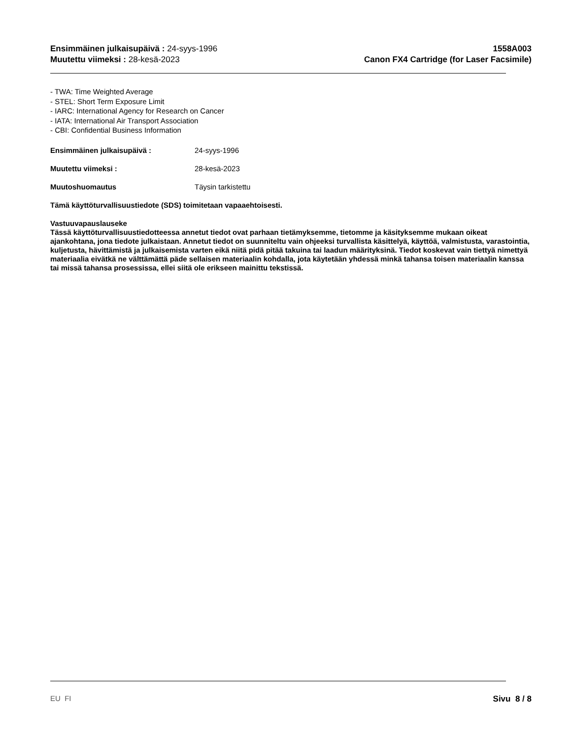Ensimmäinen julkaisupäivä : 24-syys-1996
Muutettu viimeksi : 28-kesä-2023
1558A003
Canon FX4 Cartridge (for Laser Facsimile)
- TWA: Time Weighted Average
- STEL: Short Term Exposure Limit
- IARC: International Agency for Research on Cancer
- IATA: International Air Transport Association
- CBI: Confidential Business Information
Ensimmäinen julkaisupäivä : 24-syys-1996
Muutettu viimeksi : 28-kesä-2023
Muutoshuomautus Täysin tarkistettu
Tämä käyttöturvallisuustiedote (SDS) toimitetaan vapaaehtoisesti.
Vastuuvapauslauseke
Tässä käyttöturvallisuustiedotteessa annetut tiedot ovat parhaan tietämyksemme, tietomme ja käsityksemme mukaan oikeat ajankohtana, jona tiedote julkaistaan. Annetut tiedot on suunniteltu vain ohjeeksi turvallista käsittelyä, käyttöä, valmistusta, varastointia, kuljetusta, hävittämistä ja julkaisemista varten eikä niitä pidä pitää takuina tai laadun määrityksinä. Tiedot koskevat vain tiettyä nimettyä materiaalia eivätkä ne välttämättä päde sellaisen materiaalin kohdalla, jota käytetään yhdessä minkä tahansa toisen materiaalin kanssa tai missä tahansa prosessissa, ellei siitä ole erikseen mainittu tekstissä.
EU FI Sivu 8 / 8